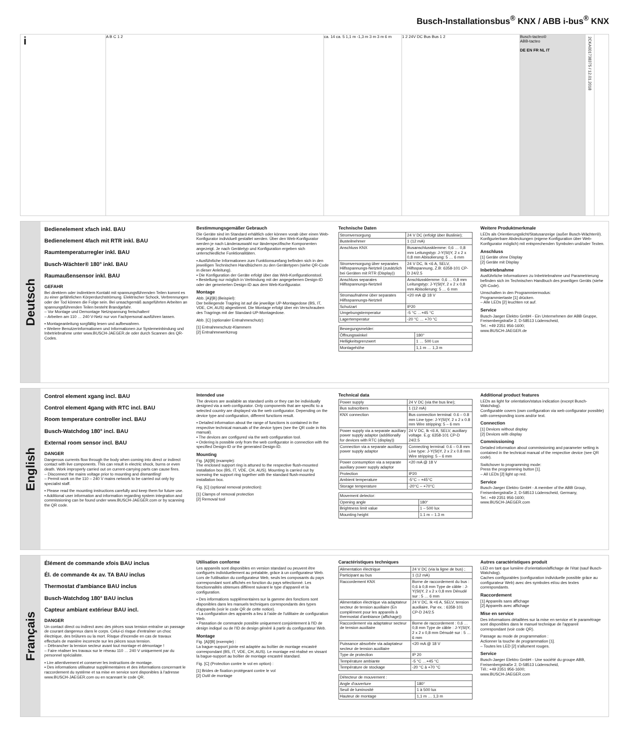Busch-Installationsbus<sup>®</sup> KNX / ABB i-bus<sup>®</sup> KNX
i
A B C 1 2 ca. 14 ca. 5 1,1 m -1,3 m 3 m 3 m 6 m
1 2 24V DC Bus Bus 1 2 Busch-tacteo®
ABB-tacteo
DE EN FR NL IT
2CKA001738375 / 12.01.2018
Deutsch
Bedienelement xfach inkl. BAU
Bedienelement 4fach mit RTR inkl. BAU
Raumtemperaturregler inkl. BAU
Busch-Wächter® 180° inkl. BAU
Raumaußensensor inkl. BAU
GEFAHR
Bei direktem oder indirektem Kontakt mit spannungsführenden Teilen kommt es zu einer gefährlichen Körperdurchströmung. Elektrischer Schock, Verbrennungen oder der Tod können die Folge sein. Bei unsachgemäß ausgeführten Arbeiten an spannungsführenden Teilen besteht Brandgefahr.
– Vor Montage und Demontage Netzspannung freischalten!
– Arbeiten am 110 … 240 V-Netz nur von Fachpersonal ausführen lassen.
▪ Montageanleitung sorgfältig lesen und aufbewahren.
▪ Weitere Benutzerinformationen und Informationen zur Systemeinbindung und Inbetriebnahme unter www.BUSCH-JAEGER.de oder durch Scannen des QR-Codes.
Bestimmungsgemäßer Gebrauch
Die Geräte sind im Standard erhältlich oder können vorab über einen Web-Konfigurator individuell gestaltet werden. Über den Web-Konfigurator werden je nach Länderauswahl nur länderspezifische Komponenten angezeigt. Je nach Gerätetyp und Konfiguration ergeben sich unterschiedliche Funktionalitäten.
▪ Ausführliche Informationen zum Funktionsumfang befinden sich in den jeweiligen Technischen Handbüchern zu den Gerätetypen (siehe QR-Code in dieser Anleitung).
▪ Die Konfiguration der Geräte erfolgt über das Web-Konfigurationstool.
▪ Bestellung nur möglich in Verbindung mit der angegebenen Design-ID oder der generierten Design-ID aus dem Web-Konfigurator.
Montage
Abb. [A]/[B] (Beispiel):
Der beiliegende Tragring ist auf die jeweilige UP-Montagedose (BS, IT, VDE, CH, AUS) abgestimmt. Die Montage erfolgt über ein Verschrauben des Tragrings mit der Standard-UP-Montagedose.
Abb. [C] (optionaler Entnahmeschutz):
[1] Entnahmeschutz-Klammern
[2] Entnahmewerkzeug
Technische Daten
| Stromversorgung | 24 V DC (erfolgt über Buslinie); |
| Busteilnehmer | 1 (12 mA) |
| Anschluss KNX | Busanschlussklemme: 0,6 … 0,8 mm Leitungstyp: J-Y(St)Y, 2 x 2 x 0,8 mm Abisolierung: 5 … 6 mm |
| Stromversorgung über separates Hilfsspannungs-Netzteil (zusätzlich bei Geräten mit RTR (Display)) | 24 V DC, Ik <6 A, SELV, Hilfsspannung, Z.B: 6358-101 CP-D 24/2.5 |
| Anschluss separates Hilfsspannungs-Netzteil | Anschlussklemme: 0,6 … 0,8 mm Leitungstyp: J-Y(St)Y, 2 x 2 x 0,8 mm Abisolierung: 5 … 6 mm |
| Stromaufnahme über separates Hilfsspannungs-Netzteil | <20 mA @ 18 V |
| Schutzart | IP20 |
| Umgebungstemperatur | -5 °C …+45 °C |
| Lagertemperatur | -20 °C … +70 °C |
| Bewegungsmelder: | |
| Öffnungswinkel | 180° |
| Helligkeitsgrenzwert | 1 … 500 Lux |
| Montagehöhe | 1,1 m … 1,3 m |
Weitere Produktmerkmale
LEDs als Orientierungslicht/Statusanzeige (außer Busch-Wächter®).
Konfigurierbare Abdeckungen (eigene Konfiguration über Web-Konfigurator möglich) mit entsprechenden Symbolen und/oder Texten.
Anschluss
[1] Geräte ohne Display
[2] Geräte mit Display
Inbetriebnahme
Ausführliche Informationen zu Inbetriebnahme und Parametrierung befinden sich im Technischen Handbuch des jeweiligen Geräts (siehe QR-Code).
Umschalten in den Programmiermodus:
Programmiertaste [1] drücken.
– Alle LEDs [2] leuchten rot auf.
Service
Busch-Jaeger Elektro GmbH - Ein Unternehmen der ABB Gruppe,
Freisenbergstraße 2, D-58513 Lüdenscheid,
Tel.: +49 2351 956-1600;
www.BUSCH-JAEGER.de
English
Control element xgang incl. BAU
Control element 4gang with RTC incl. BAU
Room temperature controller incl. BAU
Busch-Watchdog 180° incl. BAU
External room sensor incl. BAU
DANGER
Dangerous currents flow through the body when coming into direct or indirect contact with live components. This can result in electric shock, burns or even death. Work improperly carried out on current-carrying parts can cause fires.
– Disconnect the mains voltage prior to mounting and dismantling!
– Permit work on the 110 – 240 V mains network to be carried out only by specialist staff.
▪ Please read the mounting instructions carefully and keep them for future use.
▪ Additional user information and information regarding system integration and commissioning can be found under www.BUSCH-JAEGER.com or by scanning the QR code.
Intended use
The devices are available as standard units or they can be individually designed via a web configurator. Only components that are specific to a selected country are displayed via the web configurator. Depending on the device type and configuration, different functions result.
▪ Detailed information about the range of functions is contained in the respective technical manuals of the device types (see the QR code in this manual).
▪ The devices are configured via the web configuration tool.
▪ Ordering is possible only from the web configurator in connection with the specified Design-ID or the generated Design-ID.
Mounting
Fig. [A]/[B] (example):
The enclosed support ring is attuned to the respective flush-mounted installation box (BS, IT, VDE, CH, AUS). Mounting is carried out by screwing the support ring together with the standard flush-mounted installation box.
Fig. [C] (optional removal protection):
[1] Clamps of removal protection
[2] Removal tool
Technical data
| Power supply | 24 V DC (via the bus line); |
| Bus subscribers | 1 (12 mA) |
| KNX connection | Bus connection terminal: 0.6 – 0.8 mm Line type: J-Y(St)Y, 2 x 2 x 0.8 mm Wire stripping: 5 – 6 mm |
| Power supply via a separate auxiliary power supply adaptor (additionally for devices with RTC (display)) | 24 V DC, Ik <6 A, SELV, auxiliary voltage. E.g: 6358-101 CP-D 24/2.5 |
| Connection via a separate auxiliary power supply adaptor | Connecting terminal: 0.6 – 0.8 mm Line type: J-Y(St)Y, 2 x 2 x 0.8 mm Wire stripping: 5 – 6 mm |
| Power consumption via a separate auxiliary power supply adaptor | <20 mA @ 18 V |
| Protection | IP20 |
| Ambient temperature | -5°C – +45°C |
| Storage temperature | -20°C – +70°C |
| Movement detector: | |
| Opening angle | 180° |
| Brightness limit value | 1 – 500 lux |
| Mounting height | 1.1 m – 1.3 m |
Additional product features
LEDs as light for orientation/status indication (except Busch-Watchdog).
Configurable covers (own configuration via web configurator possible) with corresponding icons and/or text.
Connection
[1] Devices without display
[2] Devices with display
Commissioning
Detailed information about commissioning and parameter setting is contained in the technical manual of the respective device (see QR code).
Switchover to programming mode:
Press the programming button [1].
– All LEDs [2] light up red.
Service
Busch-Jaeger Elektro GmbH - A member of the ABB Group,
Freisenbergstraße 2, D-58513 Lüdenscheid, Germany,
Tel.: +49 2351 956-1600;
www.BUSCH-JAEGER.com
Français
Élément de commande xfois BAU inclus
Él. de commande 4x av. TA BAU inclus
Thermostat d'ambiance BAU inclus
Busch-Watchdog 180° BAU inclus
Capteur ambiant extérieur BAU incl.
DANGER
Un contact direct ou indirect avec des pièces sous tension entraîne un passage de courant dangereux dans le corps. Celui-ci risque d'entraîner un choc électrique, des brûlures ou la mort. Risque d'incendie en cas de travaux effectués de manière incorrecte sur les pièces sous tension.
– Débrancher la tension secteur avant tout montage et démontage !
– Faire réaliser les travaux sur le réseau 110 … 240 V uniquement par du personnel spécialiste.
▪ Lire attentivement et conserver les instructions de montage.
▪ Des informations utilisateur supplémentaires et des informations concernant le raccordement du système et sa mise en service sont disponibles à l'adresse www.BUSCH-JAEGER.com ou en scannant le code QR.
Utilisation conforme
Les appareils sont disponibles en version standard ou peuvent être configurés individuellement au préalable, grâce à un configurateur Web. Lors de l'utilisation du configurateur Web, seuls les composants du pays correspondant sont affichés en fonction du pays sélectionné. Les fonctionnalités obtenues diffèrent suivant le type d'appareil et la configuration.
▪ Des informations supplémentaires sur la gamme des fonctions sont disponibles dans les manuels techniques correspondants des types d'appareils (voir le code QR de cette notice).
▪ La configuration des appareils a lieu à l'aide de l'utilitaire de configuration Web.
▪ Passation de commande possible uniquement conjointement à l'ID de design indiqué ou de l'ID de design généré à partir du configurateur Web.
Montage
Fig. [A]/[B] (exemple) :
La bague-support jointe est adaptée au boîtier de montage encastré correspondant (BS, IT, VDE, CH, AUS). Le montage est réalisé en vissant la bague-support au boîtier de montage encastré standard.
Fig. [C] (Protection contre le vol en option) :
[1] Brides de fixation protégeant contre le vol
[2] Outil de montage
Caractéristiques techniques
| Alimentation électrique | 24 V DC (via la ligne de bus) ; |
| Participant au bus | 1 (12 mA) |
| Raccordement KNX | Borne de raccordement du bus : 0,6 à 0,8 mm Type de câble : J-Y(St)Y, 2 x 2 x 0,8 mm Dénudé sur : 5 … 6 mm |
| Alimentation électrique via adaptateur secteur de tension auxiliaire (En complément pour les appareils à thermostat d'ambiance (affichage)) | 24 V DC, Ik <6 A, SELV, tension auxiliaire, Par ex. : 6358-101 CP-D 24/2.5 |
| Raccordement via adaptateur secteur de tension auxiliaire | Borne de raccordement : 0,6 … 0,8 mm Type de câble : J-Y(St)Y, 2 x 2 x 0,8 mm Dénudé sur : 5 … 6 mm |
| Puissance absorbée via adaptateur secteur de tension auxiliaire | <20 mA @ 18 V |
| Type de protection | IP 20 |
| Température ambiante | -5 °C …+45 °C |
| Température de stockage | -20 °C à +70 °C |
| Détecteur de mouvement : | |
| Angle d'ouverture | 180° |
| Seuil de luminosité | 1 à 500 lux |
| Hauteur de montage | 1,1 m … 1,3 m |
Autres caractéristiques produit
LED en tant que lumière d'orientation/affichage de l'état (sauf Busch-Watchdog).
Caches configurables (configuration individuelle possible grâce au configurateur Web) avec des symboles et/ou des textes correspondants.
Raccordement
[1] Appareils sans affichage
[2] Appareils avec affichage
Mise en service
Des informations détaillées sur la mise en service et le paramétrage sont disponibles dans le manuel technique de l'appareil correspondant (voir code QR).
Passage au mode de programmation :
Actionner la touche de programmation [1].
– Toutes les LED [2] s'allument rouges.
Service
Busch-Jaeger Elektro GmbH - Une société du groupe ABB,
Freisenbergstraße 2, D-58513 Lüdenscheid,
Tél.: +49 2351 956-1600;
www.BUSCH-JAEGER.com